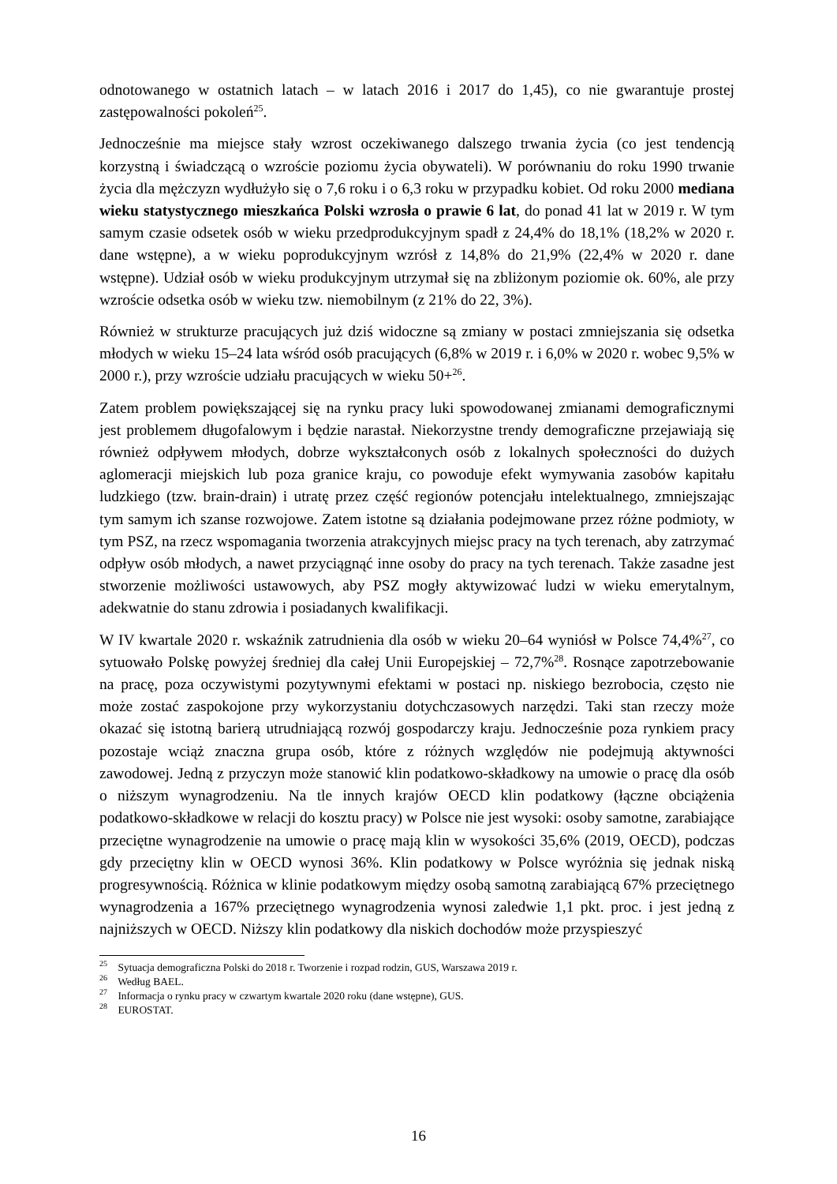odnotowanego w ostatnich latach – w latach 2016 i 2017 do 1,45), co nie gwarantuje prostej zastępowalności pokoleń<sup>25</sup>.
Jednocześnie ma miejsce stały wzrost oczekiwanego dalszego trwania życia (co jest tendencją korzystną i świadczącą o wzroście poziomu życia obywateli). W porównaniu do roku 1990 trwanie życia dla mężczyzn wydłużyło się o 7,6 roku i o 6,3 roku w przypadku kobiet. Od roku 2000 mediana wieku statystycznego mieszkańca Polski wzrosła o prawie 6 lat, do ponad 41 lat w 2019 r. W tym samym czasie odsetek osób w wieku przedprodukcyjnym spadł z 24,4% do 18,1% (18,2% w 2020 r. dane wstępne), a w wieku poprodukcyjnym wzrósł z 14,8% do 21,9% (22,4% w 2020 r. dane wstępne). Udział osób w wieku produkcyjnym utrzymał się na zbliżonym poziomie ok. 60%, ale przy wzroście odsetka osób w wieku tzw. niemobilnym (z 21% do 22, 3%).
Również w strukturze pracujących już dziś widoczne są zmiany w postaci zmniejszania się odsetka młodych w wieku 15–24 lata wśród osób pracujących (6,8% w 2019 r. i 6,0% w 2020 r. wobec 9,5% w 2000 r.), przy wzroście udziału pracujących w wieku 50+<sup>26</sup>.
Zatem problem powiększającej się na rynku pracy luki spowodowanej zmianami demograficznymi jest problemem długofalowym i będzie narastał. Niekorzystne trendy demograficzne przejawiają się również odpływem młodych, dobrze wykształconych osób z lokalnych społeczności do dużych aglomeracji miejskich lub poza granice kraju, co powoduje efekt wymywania zasobów kapitału ludzkiego (tzw. brain-drain) i utratę przez część regionów potencjału intelektualnego, zmniejszając tym samym ich szanse rozwojowe. Zatem istotne są działania podejmowane przez różne podmioty, w tym PSZ, na rzecz wspomagania tworzenia atrakcyjnych miejsc pracy na tych terenach, aby zatrzymać odpływ osób młodych, a nawet przyciągnąć inne osoby do pracy na tych terenach. Także zasadne jest stworzenie możliwości ustawowych, aby PSZ mogły aktywizować ludzi w wieku emerytalnym, adekwatnie do stanu zdrowia i posiadanych kwalifikacji.
W IV kwartale 2020 r. wskaźnik zatrudnienia dla osób w wieku 20–64 wyniósł w Polsce 74,4%<sup>27</sup>, co sytuowało Polskę powyżej średniej dla całej Unii Europejskiej – 72,7%<sup>28</sup>. Rosnące zapotrzebowanie na pracę, poza oczywistymi pozytywnymi efektami w postaci np. niskiego bezrobocia, często nie może zostać zaspokojone przy wykorzystaniu dotychczasowych narzędzi. Taki stan rzeczy może okazać się istotną barierą utrudniającą rozwój gospodarczy kraju. Jednocześnie poza rynkiem pracy pozostaje wciąż znaczna grupa osób, które z różnych względów nie podejmują aktywności zawodowej. Jedną z przyczyn może stanowić klin podatkowo-składkowy na umowie o pracę dla osób o niższym wynagrodzeniu. Na tle innych krajów OECD klin podatkowy (łączne obciążenia podatkowo-składkowe w relacji do kosztu pracy) w Polsce nie jest wysoki: osoby samotne, zarabiające przeciętne wynagrodzenie na umowie o pracę mają klin w wysokości 35,6% (2019, OECD), podczas gdy przeciętny klin w OECD wynosi 36%. Klin podatkowy w Polsce wyróżnia się jednak niską progresywnością. Różnica w klinie podatkowym między osobą samotną zarabiającą 67% przeciętnego wynagrodzenia a 167% przeciętnego wynagrodzenia wynosi zaledwie 1,1 pkt. proc. i jest jedną z najniższych w OECD. Niższy klin podatkowy dla niskich dochodów może przyspieszyć
<sup>25</sup> Sytuacja demograficzna Polski do 2018 r. Tworzenie i rozpad rodzin, GUS, Warszawa 2019 r.
<sup>26</sup> Według BAEL.
<sup>27</sup> Informacja o rynku pracy w czwartym kwartale 2020 roku (dane wstępne), GUS.
<sup>28</sup> EUROSTAT.
16